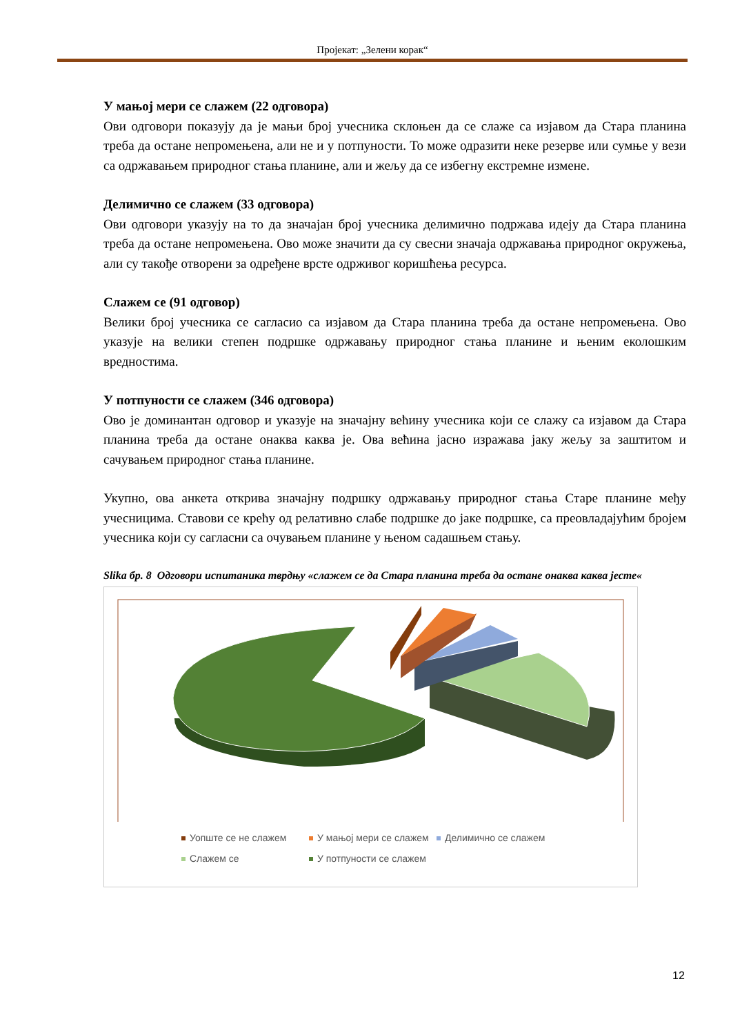Пројекат: „Зелени корак“
У мањој мери се слажем (22 одговора)
Ови одговори показују да је мањи број учесника склоњен да се слаже са изјавом да Стара планина треба да остане непромењена, али не и у потпуности. То може одразити неке резерве или сумње у вези са одржавањем природног стања планине, али и жељу да се избегну екстремне измене.
Делимично се слажем (33 одговора)
Ови одговори указују на то да значајан број учесника делимично подржава идеју да Стара планина треба да остане непромењена. Ово може значити да су свесни значаја одржавања природног окружења, али су такође отворени за одређене врсте одрживог коришћења ресурса.
Слажем се (91 одговор)
Велики број учесника се сагласио са изјавом да Стара планина треба да остане непромењена. Ово указује на велики степен подршке одржавању природног стања планине и њеним еколошким вредностима.
У потпуности се слажем (346 одговора)
Ово је доминантан одговор и указује на значајну већину учесника који се слажу са изјавом да Стара планина треба да остане онаква каква је. Ова већина јасно изражава јаку жељу за заштитом и сачувањем природног стања планине.
Укупно, ова анкета открива значајну подршку одржавању природног стања Старе планине међу учесницима. Ставови се крећу од релативно слабе подршке до јаке подршке, са преовладајућим бројем учесника који су сагласни са очувањем планине у њеном садашњем стању.
Slika бр. 8 Одговори испитаника тврдњу «слажем се да Стара планина треба да остане онаква каква јесте«
Уопште се не слажем У мањој мери се слажем Делимично се слажем
Слажем се У потпуности се слажем
12